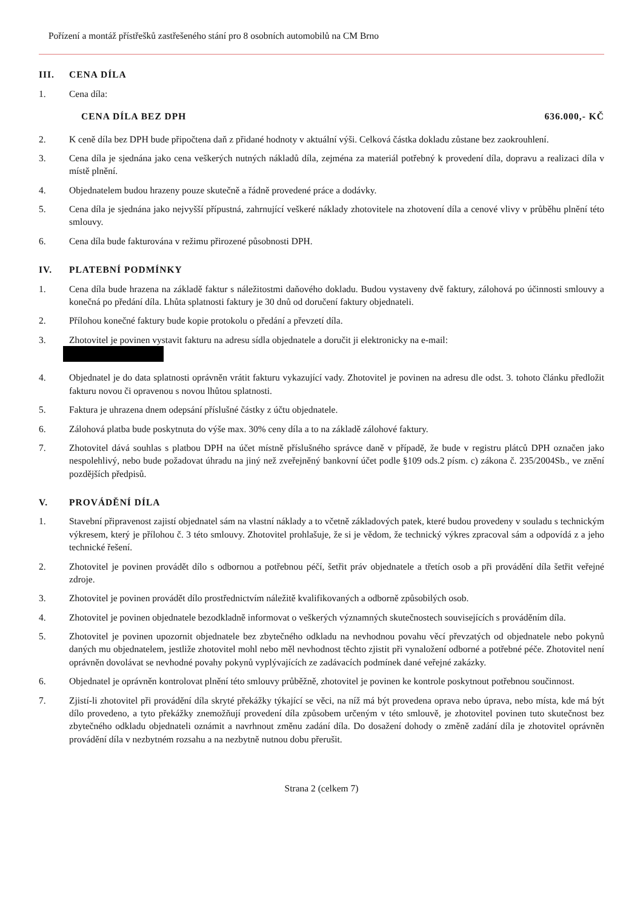Pořízení a montáž přístřešků zastřešeného stání pro 8 osobních automobilů na CM Brno
III. CENA DÍLA
1. Cena díla:
CENA DÍLA BEZ DPH 636.000,- KČ
2. K ceně díla bez DPH bude připočtena daň z přidané hodnoty v aktuální výši. Celková částka dokladu zůstane bez zaokrouhlení.
3. Cena díla je sjednána jako cena veškerých nutných nákladů díla, zejména za materiál potřebný k provedení díla, dopravu a realizaci díla v místě plnění.
4. Objednatelem budou hrazeny pouze skutečně a řádně provedené práce a dodávky.
5. Cena díla je sjednána jako nejvyšší přípustná, zahrnující veškeré náklady zhotovitele na zhotovení díla a cenové vlivy v průběhu plnění této smlouvy.
6. Cena díla bude fakturována v režimu přirozené působnosti DPH.
IV. PLATEBNÍ PODMÍNKY
1. Cena díla bude hrazena na základě faktur s náležitostmi daňového dokladu. Budou vystaveny dvě faktury, zálohová po účinnosti smlouvy a konečná po předání díla. Lhůta splatnosti faktury je 30 dnů od doručení faktury objednateli.
2. Přílohou konečné faktury bude kopie protokolu o předání a převzetí díla.
3. Zhotovitel je povinen vystavit fakturu na adresu sídla objednatele a doručit ji elektronicky na e-mail:
4. Objednatel je do data splatnosti oprávněn vrátit fakturu vykazující vady. Zhotovitel je povinen na adresu dle odst. 3. tohoto článku předložit fakturu novou či opravenou s novou lhůtou splatnosti.
5. Faktura je uhrazena dnem odepsání příslušné částky z účtu objednatele.
6. Zálohová platba bude poskytnuta do výše max. 30% ceny díla a to na základě zálohové faktury.
7. Zhotovitel dává souhlas s platbou DPH na účet místně příslušného správce daně v případě, že bude v registru plátců DPH označen jako nespolehlivý, nebo bude požadovat úhradu na jiný než zveřejněný bankovní účet podle §109 ods.2 písm. c) zákona č. 235/2004Sb., ve znění pozdějších předpisů.
V. PROVÁDĚNÍ DÍLA
1. Stavební připravenost zajistí objednatel sám na vlastní náklady a to včetně základových patek, které budou provedeny v souladu s technickým výkresem, který je přílohou č. 3 této smlouvy. Zhotovitel prohlašuje, že si je vědom, že technický výkres zpracoval sám a odpovídá z a jeho technické řešení.
2. Zhotovitel je povinen provádět dílo s odbornou a potřebnou péčí, šetřit práv objednatele a třetích osob a při provádění díla šetřit veřejné zdroje.
3. Zhotovitel je povinen provádět dílo prostřednictvím náležitě kvalifikovaných a odborně způsobilých osob.
4. Zhotovitel je povinen objednatele bezodkladně informovat o veškerých významných skutečnostech souvisejících s prováděním díla.
5. Zhotovitel je povinen upozornit objednatele bez zbytečného odkladu na nevhodnou povahu věcí převzatých od objednatele nebo pokynů daných mu objednatelem, jestliže zhotovitel mohl nebo měl nevhodnost těchto zjistit při vynaložení odborné a potřebné péče. Zhotovitel není oprávněn dovolávat se nevhodné povahy pokynů vyplývajících ze zadávacích podmínek dané veřejné zakázky.
6. Objednatel je oprávněn kontrolovat plnění této smlouvy průběžně, zhotovitel je povinen ke kontrole poskytnout potřebnou součinnost.
7. Zjistí-li zhotovitel při provádění díla skryté překážky týkající se věci, na níž má být provedena oprava nebo úprava, nebo místa, kde má být dílo provedeno, a tyto překážky znemožňují provedení díla způsobem určeným v této smlouvě, je zhotovitel povinen tuto skutečnost bez zbytečného odkladu objednateli oznámit a navrhnout změnu zadání díla. Do dosažení dohody o změně zadání díla je zhotovitel oprávněn provádění díla v nezbytném rozsahu a na nezbytně nutnou dobu přerušit.
Strana 2 (celkem 7)